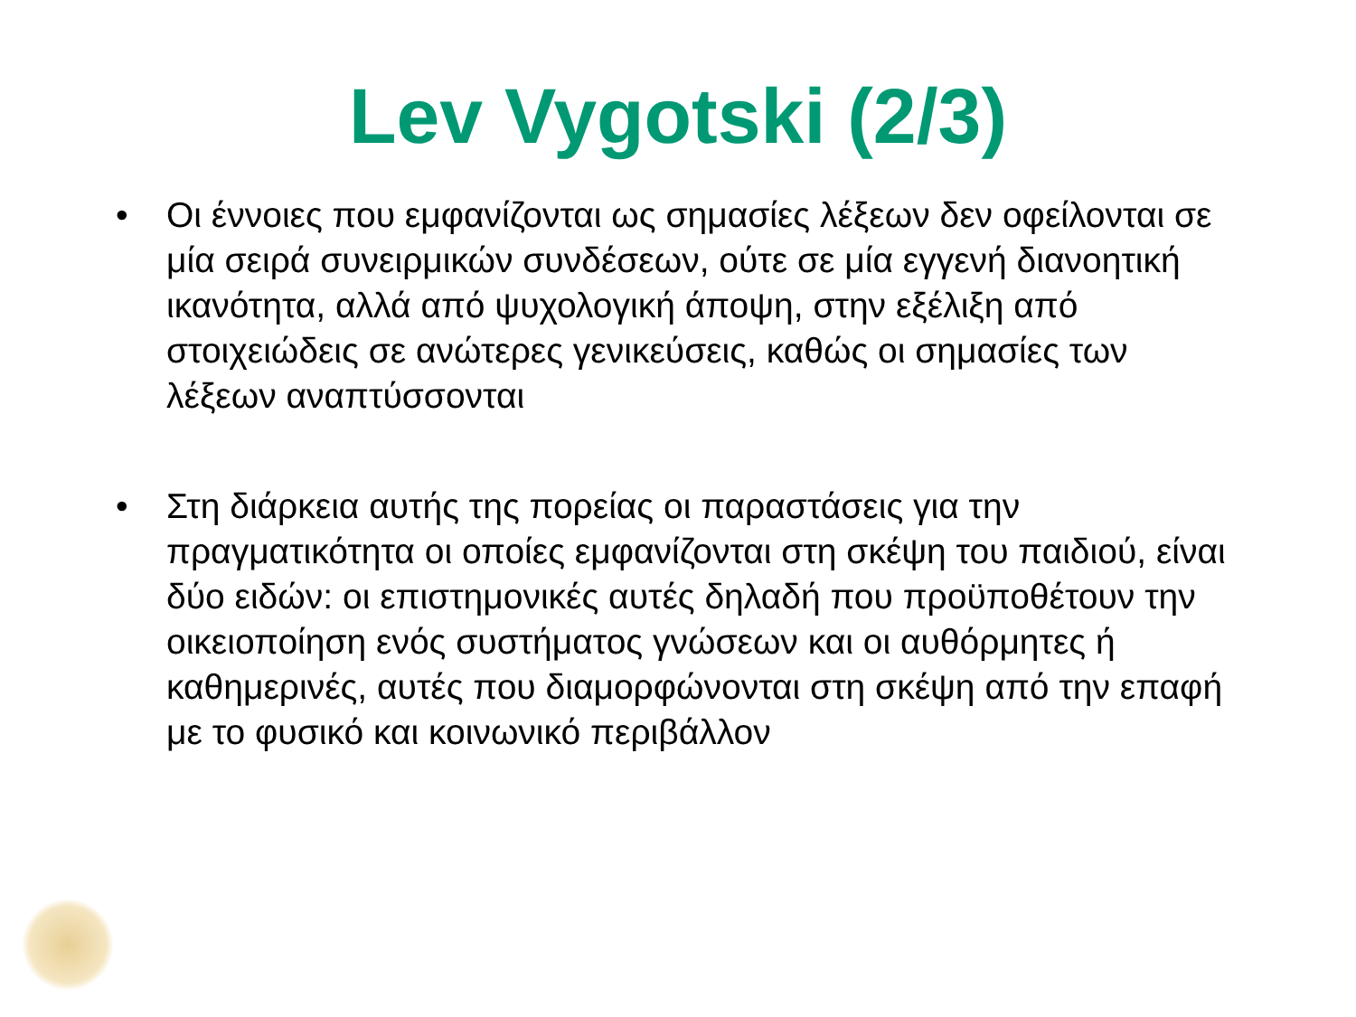Lev Vygotski (2/3)
• Οι έννοιες που εμφανίζονται ως σημασίες λέξεων δεν οφείλονται σε μία σειρά συνειρμικών συνδέσεων, ούτε σε μία εγγενή διανοητική ικανότητα, αλλά από ψυχολογική άποψη, στην εξέλιξη από στοιχειώδεις σε ανώτερες γενικεύσεις, καθώς οι σημασίες των λέξεων αναπτύσσονται
• Στη διάρκεια αυτής της πορείας οι παραστάσεις για την πραγματικότητα οι οποίες εμφανίζονται στη σκέψη του παιδιού, είναι δύο ειδών: οι επιστημονικές αυτές δηλαδή που προϋποθέτουν την οικειοποίηση ενός συστήματος γνώσεων και οι αυθόρμητες ή καθημερινές, αυτές που διαμορφώνονται στη σκέψη από την επαφή με το φυσικό και κοινωνικό περιβάλλον